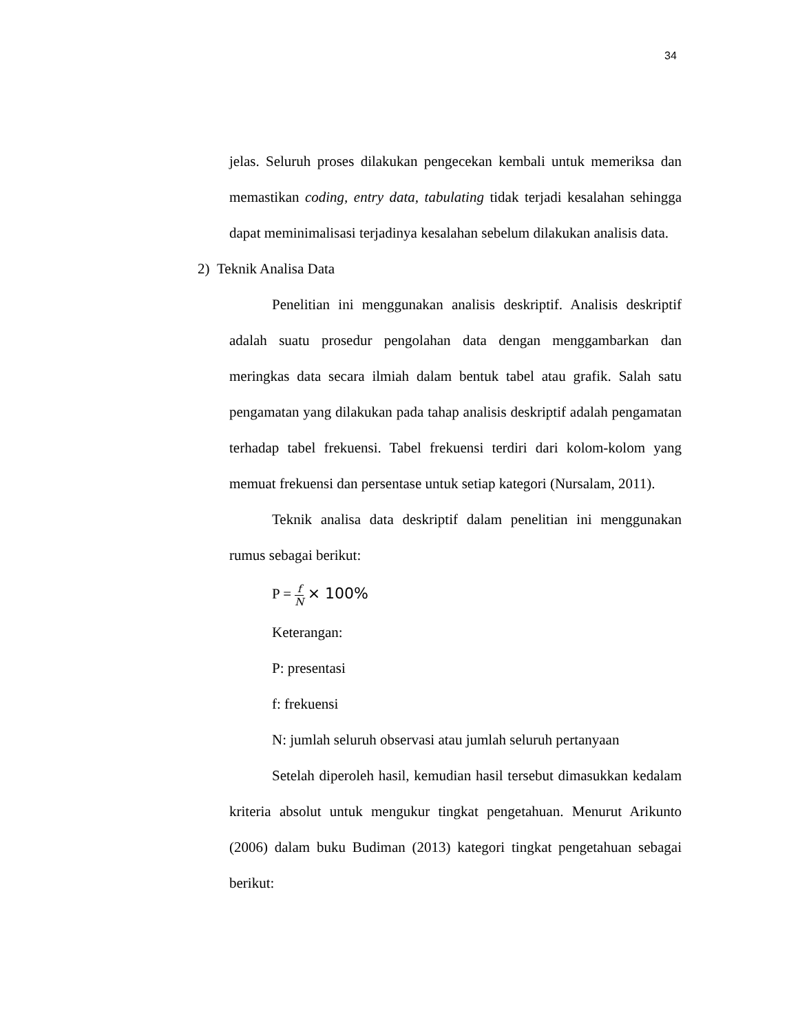34
jelas. Seluruh proses dilakukan pengecekan kembali untuk memeriksa dan memastikan coding, entry data, tabulating tidak terjadi kesalahan sehingga dapat meminimalisasi terjadinya kesalahan sebelum dilakukan analisis data.
2) Teknik Analisa Data
Penelitian ini menggunakan analisis deskriptif. Analisis deskriptif adalah suatu prosedur pengolahan data dengan menggambarkan dan meringkas data secara ilmiah dalam bentuk tabel atau grafik. Salah satu pengamatan yang dilakukan pada tahap analisis deskriptif adalah pengamatan terhadap tabel frekuensi. Tabel frekuensi terdiri dari kolom-kolom yang memuat frekuensi dan persentase untuk setiap kategori (Nursalam, 2011).
Teknik analisa data deskriptif dalam penelitian ini menggunakan rumus sebagai berikut:
P = f N × 100%
Keterangan:
P: presentasi
f: frekuensi
N: jumlah seluruh observasi atau jumlah seluruh pertanyaan
Setelah diperoleh hasil, kemudian hasil tersebut dimasukkan kedalam kriteria absolut untuk mengukur tingkat pengetahuan. Menurut Arikunto (2006) dalam buku Budiman (2013) kategori tingkat pengetahuan sebagai berikut: